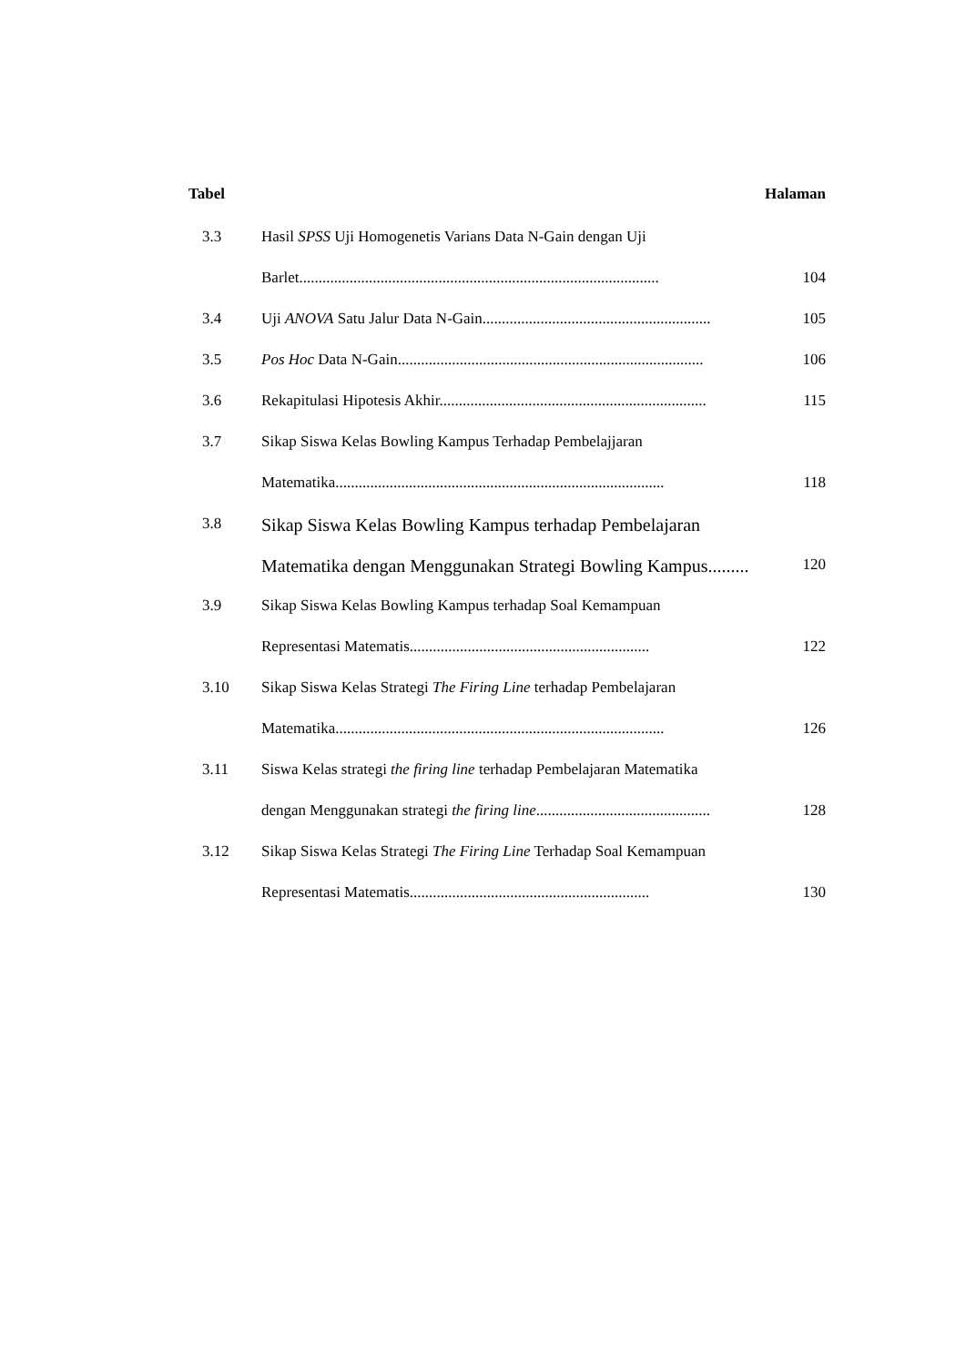Tabel Halaman
| 3.3 | Hasil SPSS Uji Homogenetis Varians Data N-Gain dengan Uji | |
| | Barlet............................................................................................. | 104 |
| 3.4 | Uji ANOVA Satu Jalur Data N-Gain........................................................... | 105 |
| 3.5 | Pos Hoc Data N-Gain............................................................................... | 106 |
| 3.6 | Rekapitulasi Hipotesis Akhir..................................................................... | 115 |
| 3.7 | Sikap Siswa Kelas Bowling Kampus Terhadap Pembelajjaran | |
| | Matematika..................................................................................... | 118 |
| 3.8 | Sikap Siswa Kelas Bowling Kampus terhadap Pembelajaran | |
| | Matematika dengan Menggunakan Strategi Bowling Kampus......... | 120 |
| 3.9 | Sikap Siswa Kelas Bowling Kampus terhadap Soal Kemampuan | |
| | Representasi Matematis.............................................................. | 122 |
| 3.10 | Sikap Siswa Kelas Strategi The Firing Line terhadap Pembelajaran | |
| | Matematika..................................................................................... | 126 |
| 3.11 | Siswa Kelas strategi the firing line terhadap Pembelajaran Matematika | |
| | dengan Menggunakan strategi the firing line ............................................. | 128 |
| 3.12 | Sikap Siswa Kelas Strategi The Firing Line Terhadap Soal Kemampuan | |
| | Representasi Matematis.............................................................. | 130 |